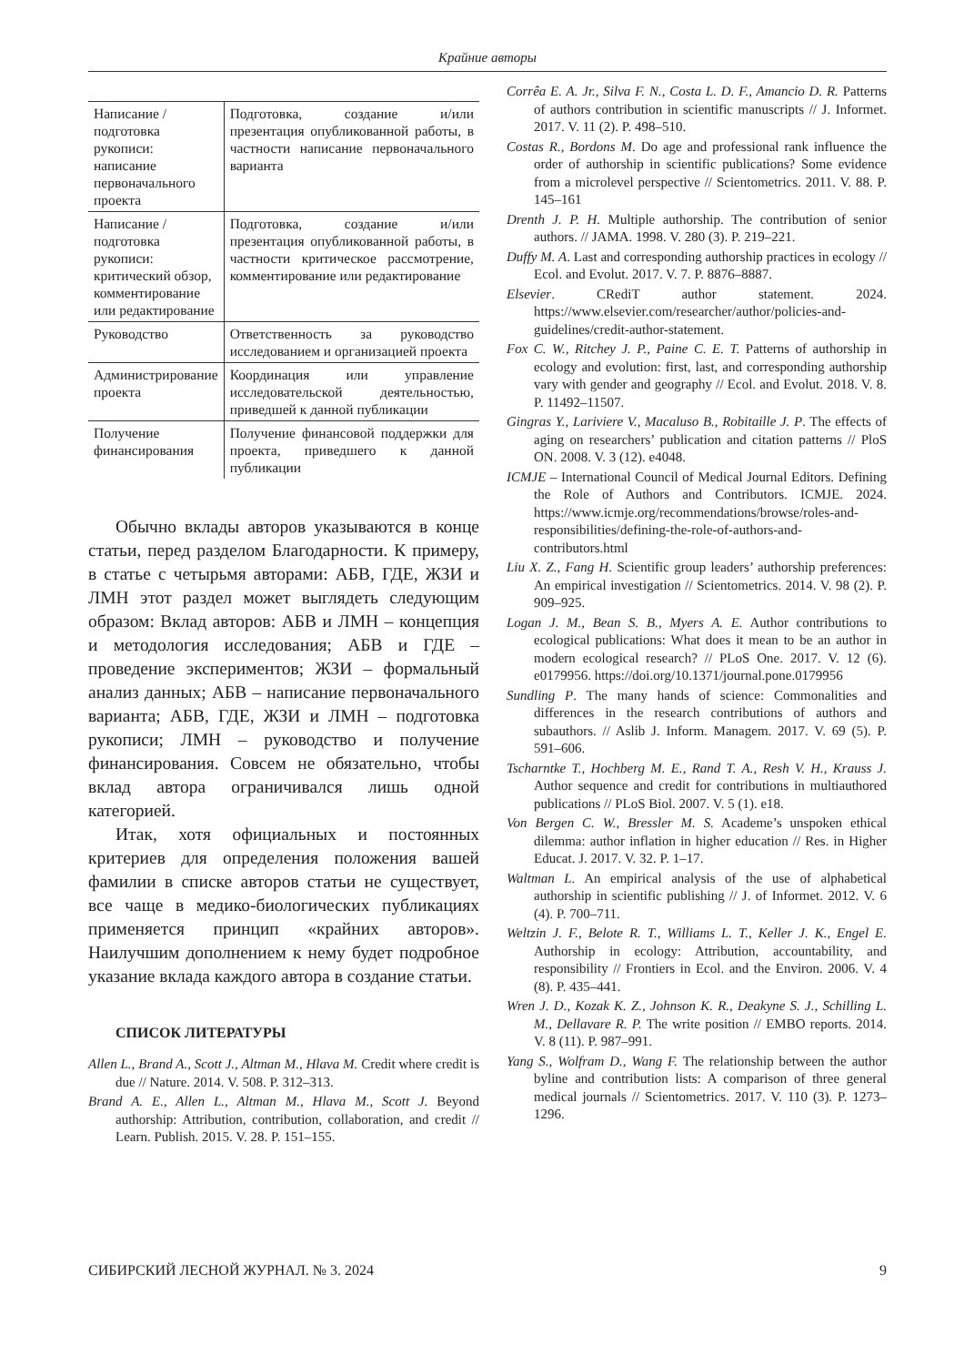Крайние авторы
| Написание / подготовка рукописи: написание первоначального проекта | Подготовка, создание и/или презентация опубликованной работы, в частности написание первоначального варианта |
| Написание / подготовка рукописи: критический обзор, комментирование или редактирование | Подготовка, создание и/или презентация опубликованной работы, в частности критическое рассмотрение, комментирование или редактирование |
| Руководство | Ответственность за руководство исследованием и организацией проекта |
| Администрирование проекта | Координация или управление исследовательской деятельностью, приведшей к данной публикации |
| Получение финансирования | Получение финансовой поддержки для проекта, приведшего к данной публикации |
Обычно вклады авторов указываются в конце статьи, перед разделом Благодарности. К примеру, в статье с четырьмя авторами: АБВ, ГДЕ, ЖЗИ и ЛМН этот раздел может выглядеть следующим образом: Вклад авторов: АБВ и ЛМН – концепция и методология исследования; АБВ и ГДЕ – проведение экспериментов; ЖЗИ – формальный анализ данных; АБВ – написание первоначального варианта; АБВ, ГДЕ, ЖЗИ и ЛМН – подготовка рукописи; ЛМН – руководство и получение финансирования. Совсем не обязательно, чтобы вклад автора ограничивался лишь одной категорией.
Итак, хотя официальных и постоянных критериев для определения положения вашей фамилии в списке авторов статьи не существует, все чаще в медико-биологических публикациях применяется принцип «крайних авторов». Наилучшим дополнением к нему будет подробное указание вклада каждого автора в создание статьи.
СПИСОК ЛИТЕРАТУРЫ
Allen L., Brand A., Scott J., Altman M., Hlava M. Credit where credit is due // Nature. 2014. V. 508. P. 312–313.
Brand A. E., Allen L., Altman M., Hlava M., Scott J. Beyond authorship: Attribution, contribution, collaboration, and credit // Learn. Publish. 2015. V. 28. P. 151–155.
Corrêa E. A. Jr., Silva F. N., Costa L. D. F., Amancio D. R. Patterns of authors contribution in scientific manuscripts // J. Informet. 2017. V. 11 (2). P. 498–510.
Costas R., Bordons M. Do age and professional rank influence the order of authorship in scientific publications? Some evidence from a microlevel perspective // Scientometrics. 2011. V. 88. P. 145–161
Drenth J. P. H. Multiple authorship. The contribution of senior authors. // JAMA. 1998. V. 280 (3). P. 219–221.
Duffy M. A. Last and corresponding authorship practices in ecology // Ecol. and Evolut. 2017. V. 7. P. 8876–8887.
Elsevier. CRediT author statement. 2024. https://www.elsevier.com/researcher/author/policies-and-guidelines/credit-author-statement.
Fox C. W., Ritchey J. P., Paine C. E. T. Patterns of authorship in ecology and evolution: first, last, and corresponding authorship vary with gender and geography // Ecol. and Evolut. 2018. V. 8. P. 11492–11507.
Gingras Y., Lariviere V., Macaluso B., Robitaille J. P. The effects of aging on researchers’ publication and citation patterns // PloS ON. 2008. V. 3 (12). e4048.
ICMJE – International Council of Medical Journal Editors. Defining the Role of Authors and Contributors. ICMJE. 2024. https://www.icmje.org/recommendations/browse/roles-and-responsibilities/defining-the-role-of-authors-and-contributors.html
Liu X. Z., Fang H. Scientific group leaders’ authorship preferences: An empirical investigation // Scientometrics. 2014. V. 98 (2). P. 909–925.
Logan J. M., Bean S. B., Myers A. E. Author contributions to ecological publications: What does it mean to be an author in modern ecological research? // PLoS One. 2017. V. 12 (6). e0179956. https://doi.org/10.1371/journal.pone.0179956
Sundling P. The many hands of science: Commonalities and differences in the research contributions of authors and subauthors. // Aslib J. Inform. Managem. 2017. V. 69 (5). P. 591–606.
Tscharntke T., Hochberg M. E., Rand T. A., Resh V. H., Krauss J. Author sequence and credit for contributions in multiauthored publications // PLoS Biol. 2007. V. 5 (1). e18.
Von Bergen C. W., Bressler M. S. Academe’s unspoken ethical dilemma: author inflation in higher education // Res. in Higher Educat. J. 2017. V. 32. P. 1–17.
Waltman L. An empirical analysis of the use of alphabetical authorship in scientific publishing // J. of Informet. 2012. V. 6 (4). P. 700–711.
Weltzin J. F., Belote R. T., Williams L. T., Keller J. K., Engel E. Authorship in ecology: Attribution, accountability, and responsibility // Frontiers in Ecol. and the Environ. 2006. V. 4 (8). P. 435–441.
Wren J. D., Kozak K. Z., Johnson K. R., Deakyne S. J., Schilling L. M., Dellavare R. P. The write position // EMBO reports. 2014. V. 8 (11). P. 987–991.
Yang S., Wolfram D., Wang F. The relationship between the author byline and contribution lists: A comparison of three general medical journals // Scientometrics. 2017. V. 110 (3). P. 1273–1296.
СИБИРСКИЙ ЛЕСНОЙ ЖУРНАЛ. № 3. 2024 9